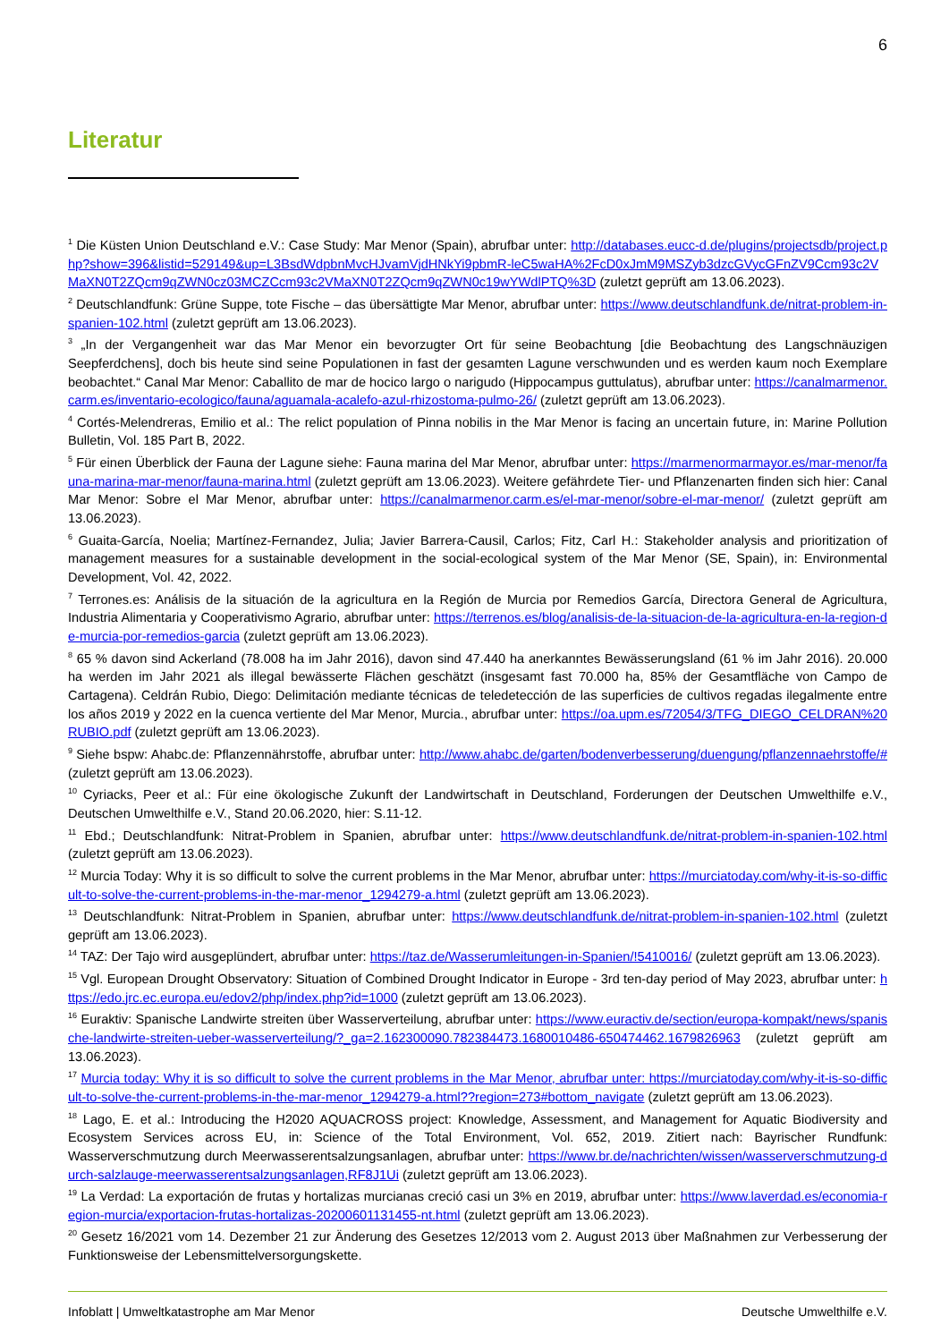6
Literatur
<sup>1</sup> Die Küsten Union Deutschland e.V.: Case Study: Mar Menor (Spain), abrufbar unter: http://databases.eucc-d.de/plugins/projectsdb/project.php?show=396&listid=529149&up=L3BsdWdpbnMvcHJvamVjdHNkYi9pbmR-leC5waHA%2FcD0xJmM9MSZyb3dzcGVycGFnZV9Ccm93c2VMaXN0T2ZQcm9qZWN0cz03MCZCcm93c2VMaXN0T2ZQcm9qZWN0c19wYWdlPTQ%3D (zuletzt geprüft am 13.06.2023).
<sup>2</sup> Deutschlandfunk: Grüne Suppe, tote Fische – das übersättigte Mar Menor, abrufbar unter: https://www.deutschlandfunk.de/nitrat-problem-in-spanien-102.html (zuletzt geprüft am 13.06.2023).
<sup>3</sup> „In der Vergangenheit war das Mar Menor ein bevorzugter Ort für seine Beobachtung [die Beobachtung des Langschnäuzigen Seepferdchens], doch bis heute sind seine Populationen in fast der gesamten Lagune verschwunden und es werden kaum noch Exemplare beobachtet.“ Canal Mar Menor: Caballito de mar de hocico largo o narigudo (Hippocampus guttulatus), abrufbar unter: https://canalmarmenor.carm.es/inventario-ecologico/fauna/aguamala-acalefo-azul-rhizostoma-pulmo-26/ (zuletzt geprüft am 13.06.2023).
<sup>4</sup> Cortés-Melendreras, Emilio et al.: The relict population of Pinna nobilis in the Mar Menor is facing an uncertain future, in: Marine Pollution Bulletin, Vol. 185 Part B, 2022.
<sup>5</sup> Für einen Überblick der Fauna der Lagune siehe: Fauna marina del Mar Menor, abrufbar unter: https://marmenormarmayor.es/mar-menor/fauna-marina-mar-menor/fauna-marina.html (zuletzt geprüft am 13.06.2023). Weitere gefährdete Tier- und Pflanzenarten finden sich hier: Canal Mar Menor: Sobre el Mar Menor, abrufbar unter: https://canalmarmenor.carm.es/el-mar-menor/sobre-el-mar-menor/ (zuletzt geprüft am 13.06.2023).
<sup>6</sup> Guaita-García, Noelia; Martínez-Fernandez, Julia; Javier Barrera-Causil, Carlos; Fitz, Carl H.: Stakeholder analysis and prioritization of management measures for a sustainable development in the social-ecological system of the Mar Menor (SE, Spain), in: Environmental Development, Vol. 42, 2022.
<sup>7</sup> Terrones.es: Análisis de la situación de la agricultura en la Región de Murcia por Remedios García, Directora General de Agricultura, Industria Alimentaria y Cooperativismo Agrario, abrufbar unter: https://terrenos.es/blog/analisis-de-la-situacion-de-la-agricultura-en-la-region-de-murcia-por-remedios-garcia (zuletzt geprüft am 13.06.2023).
<sup>8</sup> 65 % davon sind Ackerland (78.008 ha im Jahr 2016), davon sind 47.440 ha anerkanntes Bewässerungsland (61 % im Jahr 2016). 20.000 ha werden im Jahr 2021 als illegal bewässerte Flächen geschätzt (insgesamt fast 70.000 ha, 85% der Gesamtfläche von Campo de Cartagena). Celdrán Rubio, Diego: Delimitación mediante técnicas de teledetección de las superficies de cultivos regadas ilegalmente entre los años 2019 y 2022 en la cuenca vertiente del Mar Menor, Murcia., abrufbar unter: https://oa.upm.es/72054/3/TFG_DIEGO_CELDRAN%20RUBIO.pdf (zuletzt geprüft am 13.06.2023).
<sup>9</sup> Siehe bspw: Ahabc.de: Pflanzennährstoffe, abrufbar unter: http://www.ahabc.de/garten/bodenverbesserung/duengung/pflanzennaehrstoffe/# (zuletzt geprüft am 13.06.2023).
<sup>10</sup> Cyriacks, Peer et al.: Für eine ökologische Zukunft der Landwirtschaft in Deutschland, Forderungen der Deutschen Umwelthilfe e.V., Deutschen Umwelthilfe e.V., Stand 20.06.2020, hier: S.11-12.
<sup>11</sup> Ebd.; Deutschlandfunk: Nitrat-Problem in Spanien, abrufbar unter: https://www.deutschlandfunk.de/nitrat-problem-in-spanien-102.html (zuletzt geprüft am 13.06.2023).
<sup>12</sup> Murcia Today: Why it is so difficult to solve the current problems in the Mar Menor, abrufbar unter: https://murciatoday.com/why-it-is-so-difficult-to-solve-the-current-problems-in-the-mar-menor_1294279-a.html (zuletzt geprüft am 13.06.2023).
<sup>13</sup> Deutschlandfunk: Nitrat-Problem in Spanien, abrufbar unter: https://www.deutschlandfunk.de/nitrat-problem-in-spanien-102.html (zuletzt geprüft am 13.06.2023).
<sup>14</sup> TAZ: Der Tajo wird ausgeplündert, abrufbar unter: https://taz.de/Wasserumleitungen-in-Spanien/!5410016/ (zuletzt geprüft am 13.06.2023).
<sup>15</sup> Vgl. European Drought Observatory: Situation of Combined Drought Indicator in Europe - 3rd ten-day period of May 2023, abrufbar unter: https://edo.jrc.ec.europa.eu/edov2/php/index.php?id=1000 (zuletzt geprüft am 13.06.2023).
<sup>16</sup> Euraktiv: Spanische Landwirte streiten über Wasserverteilung, abrufbar unter: https://www.euractiv.de/section/europa-kompakt/news/spanische-landwirte-streiten-ueber-wasserverteilung/?_ga=2.162300090.782384473.1680010486-650474462.1679826963 (zuletzt geprüft am 13.06.2023).
<sup>17</sup> Murcia today: Why it is so difficult to solve the current problems in the Mar Menor, abrufbar unter: https://murciatoday.com/why-it-is-so-difficult-to-solve-the-current-problems-in-the-mar-menor_1294279-a.html??region=273#bottom_navigate (zuletzt geprüft am 13.06.2023).
<sup>18</sup> Lago, E. et al.: Introducing the H2020 AQUACROSS project: Knowledge, Assessment, and Management for Aquatic Biodiversity and Ecosystem Services across EU, in: Science of the Total Environment, Vol. 652, 2019. Zitiert nach: Bayrischer Rundfunk: Wasserverschmutzung durch Meerwasserentsalzungsanlagen, abrufbar unter: https://www.br.de/nachrichten/wissen/wasserverschmutzung-durch-salzlauge-meerwasserentsalzungsanlagen,RF8J1Ui (zuletzt geprüft am 13.06.2023).
<sup>19</sup> La Verdad: La exportación de frutas y hortalizas murcianas creció casi un 3% en 2019, abrufbar unter: https://www.laverdad.es/economia-region-murcia/exportacion-frutas-hortalizas-20200601131455-nt.html (zuletzt geprüft am 13.06.2023).
<sup>20</sup> Gesetz 16/2021 vom 14. Dezember 21 zur Änderung des Gesetzes 12/2013 vom 2. August 2013 über Maßnahmen zur Verbesserung der Funktionsweise der Lebensmittelversorgungskette.
Infoblatt | Umweltkatastrophe am Mar Menor Deutsche Umwelthilfe e.V.